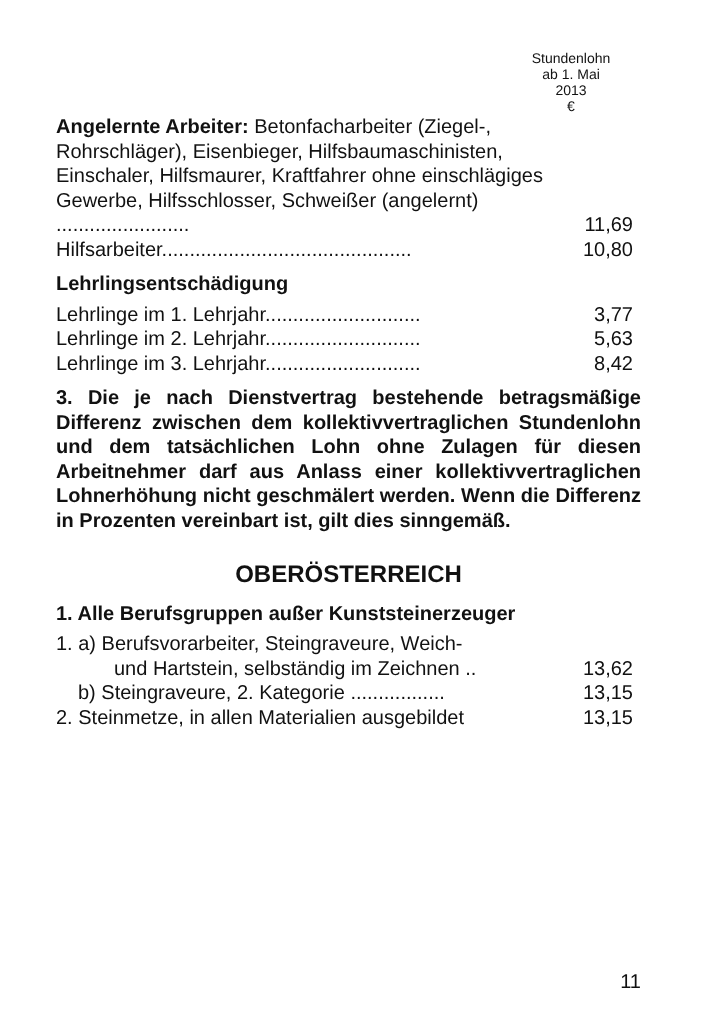Stundenlohn
ab 1. Mai
2013
€
| Angelernte Arbeiter: Betonfacharbeiter (Ziegel-, Rohrschläger), Eisenbieger, Hilfsbaumaschinisten, Einschaler, Hilfsmaurer, Kraftfahrer ohne einschlägiges Gewerbe, Hilfsschlosser, Schweißer (angelernt) ........................ | 11,69 |
| Hilfsarbeiter............................................. | 10,80 |
Lehrlingsentschädigung
| Lehrlinge im 1. Lehrjahr............................ | 3,77 |
| Lehrlinge im 2. Lehrjahr............................ | 5,63 |
| Lehrlinge im 3. Lehrjahr............................ | 8,42 |
3. Die je nach Dienstvertrag bestehende betragsmäßige Differenz zwischen dem kollektivvertraglichen Stundenlohn und dem tatsächlichen Lohn ohne Zulagen für diesen Arbeitnehmer darf aus Anlass einer kollektivvertraglichen Lohnerhöhung nicht geschmälert werden. Wenn die Differenz in Prozenten vereinbart ist, gilt dies sinngemäß.
OBERÖSTERREICH
1. Alle Berufsgruppen außer Kunststeinerzeuger
| 1. a) Berufsvorarbeiter, Steingraveure, Weich- und Hartstein, selbständig im Zeichnen .. | 13,62 |
| b) Steingraveure, 2. Kategorie ................. | 13,15 |
| 2. Steinmetze, in allen Materialien ausgebildet | 13,15 |
11